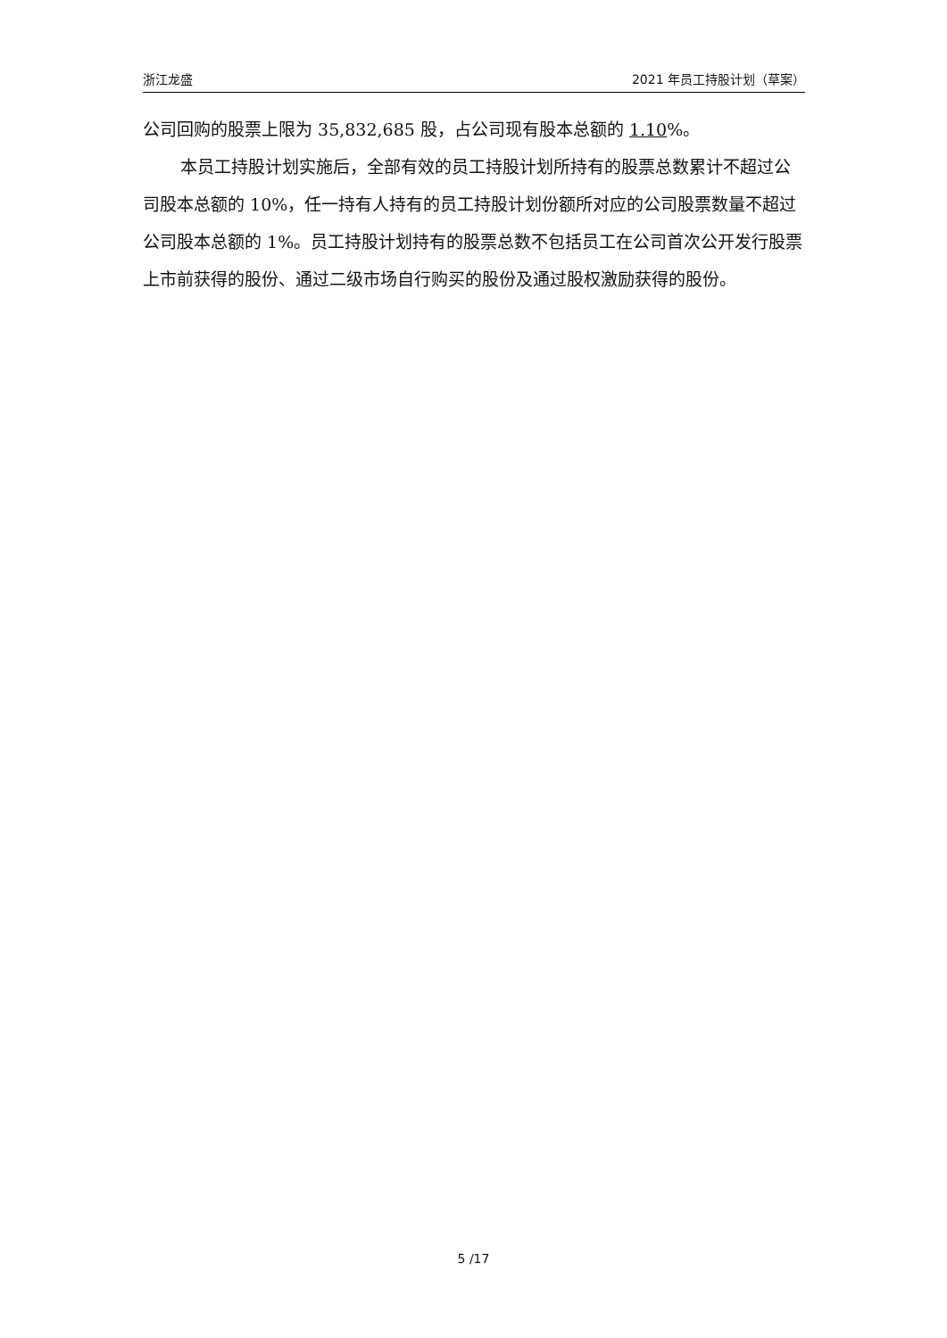浙江龙盛 2021 年员工持股计划（草案）
公司回购的股票上限为 35,832,685 股，占公司现有股本总额的 1.10%。
本员工持股计划实施后，全部有效的员工持股计划所持有的股票总数累计不超过公司股本总额的 10%，任一持有人持有的员工持股计划份额所对应的公司股票数量不超过公司股本总额的 1%。员工持股计划持有的股票总数不包括员工在公司首次公开发行股票上市前获得的股份、通过二级市场自行购买的股份及通过股权激励获得的股份。
5 /17